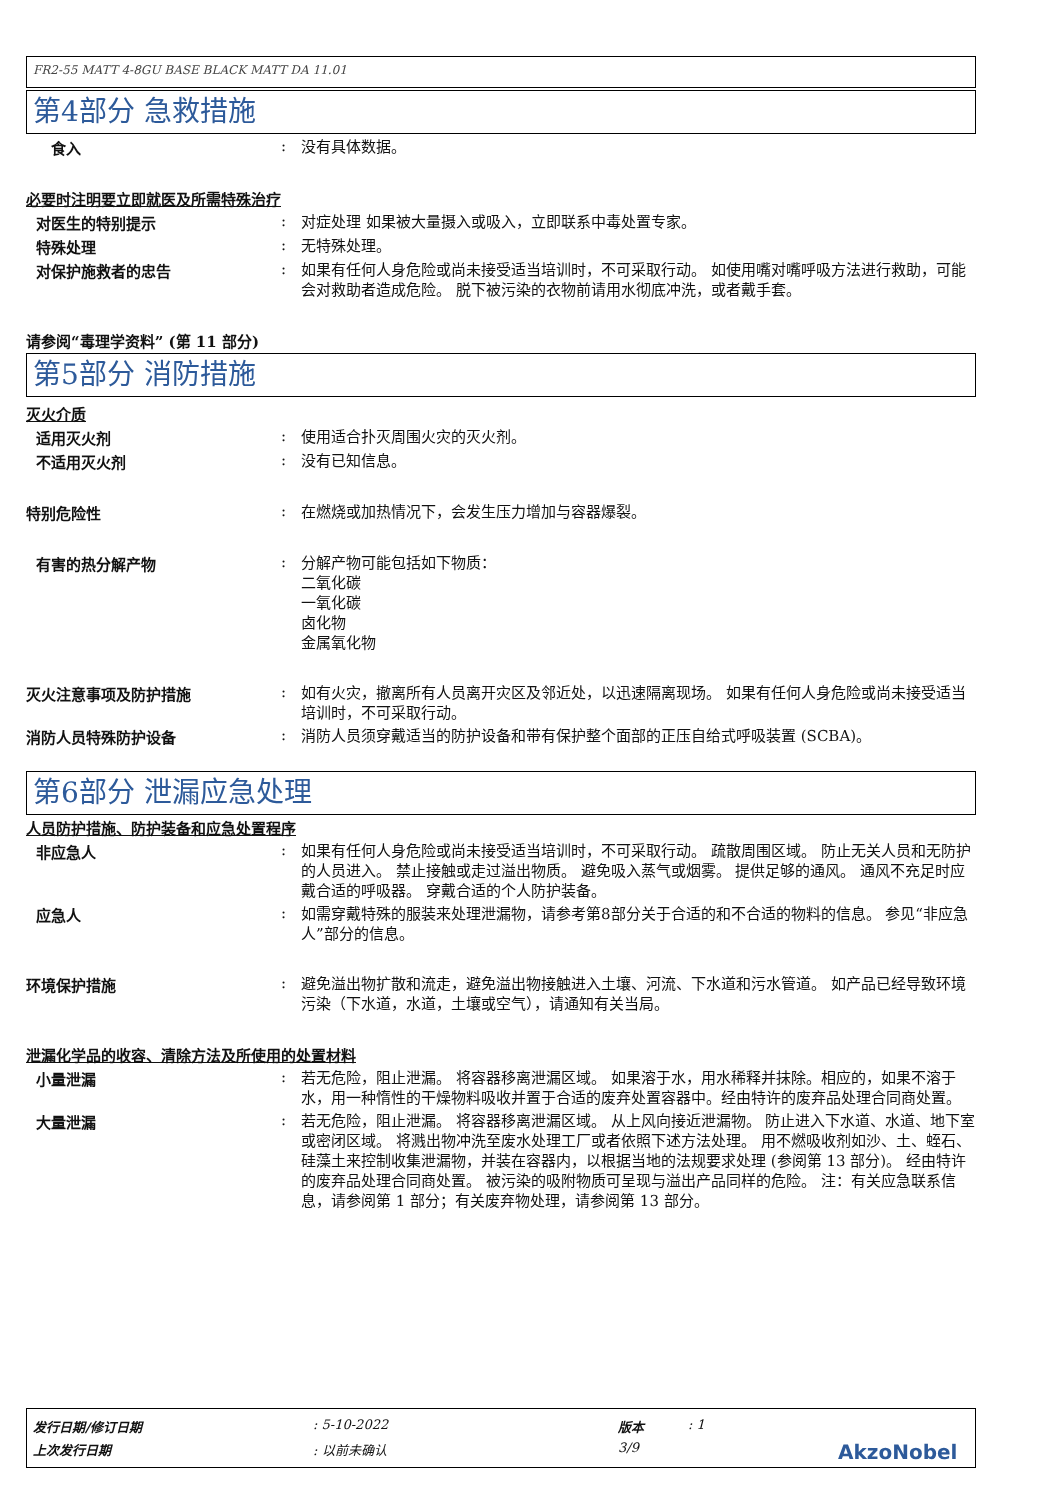FR2-55 MATT 4-8GU BASE BLACK MATT DA 11.01
第4部分 急救措施
食入 :
没有具体数据。
必要时注明要立即就医及所需特殊治疗
对医生的特别提示 :
对症处理 如果被大量摄入或吸入，立即联系中毒处置专家。
特殊处理 :
无特殊处理。
对保护施救者的忠告 :
如果有任何人身危险或尚未接受适当培训时，不可采取行动。 如使用嘴对嘴呼吸方法进行救助，可能会对救助者造成危险。 脱下被污染的衣物前请用水彻底冲洗，或者戴手套。
请参阅“毒理学资料” (第 11 部分)
第5部分 消防措施
灭火介质
适用灭火剂 :
使用适合扑灭周围火灾的灭火剂。
不适用灭火剂 :
没有已知信息。
特别危险性 :
在燃烧或加热情况下，会发生压力增加与容器爆裂。
有害的热分解产物 :
分解产物可能包括如下物质：
二氧化碳
一氧化碳
卤化物
金属氧化物
灭火注意事项及防护措施 :
如有火灾，撤离所有人员离开灾区及邻近处，以迅速隔离现场。 如果有任何人身危险或尚未接受适当培训时，不可采取行动。
消防人员特殊防护设备 :
消防人员须穿戴适当的防护设备和带有保护整个面部的正压自给式呼吸装置 (SCBA)。
第6部分 泄漏应急处理
人员防护措施、防护装备和应急处置程序
非应急人 :
如果有任何人身危险或尚未接受适当培训时，不可采取行动。 疏散周围区域。 防止无关人员和无防护的人员进入。 禁止接触或走过溢出物质。 避免吸入蒸气或烟雾。 提供足够的通风。 通风不充足时应戴合适的呼吸器。 穿戴合适的个人防护装备。
应急人 :
如需穿戴特殊的服装来处理泄漏物，请参考第8部分关于合适的和不合适的物料的信息。 参见“非应急人”部分的信息。
环境保护措施 :
避免溢出物扩散和流走，避免溢出物接触进入土壤、河流、下水道和污水管道。 如产品已经导致环境污染（下水道，水道，土壤或空气），请通知有关当局。
泄漏化学品的收容、清除方法及所使用的处置材料
小量泄漏 :
若无危险，阻止泄漏。 将容器移离泄漏区域。 如果溶于水，用水稀释并抹除。相应的，如果不溶于水，用一种惰性的干燥物料吸收并置于合适的废弃处置容器中。经由特许的废弃品处理合同商处置。
大量泄漏 :
若无危险，阻止泄漏。 将容器移离泄漏区域。 从上风向接近泄漏物。 防止进入下水道、水道、地下室或密闭区域。 将溅出物冲洗至废水处理工厂或者依照下述方法处理。 用不燃吸收剂如沙、土、蛭石、硅藻土来控制收集泄漏物，并装在容器内，以根据当地的法规要求处理 (参阅第 13 部分)。 经由特许的废弃品处理合同商处置。 被污染的吸附物质可呈现与溢出产品同样的危险。 注：有关应急联系信息，请参阅第 1 部分；有关废弃物处理，请参阅第 13 部分。
发行日期/修订日期: 5-10-2022 版本: 1
上次发行日期: 以前未确认 3/9 AkzoNobel